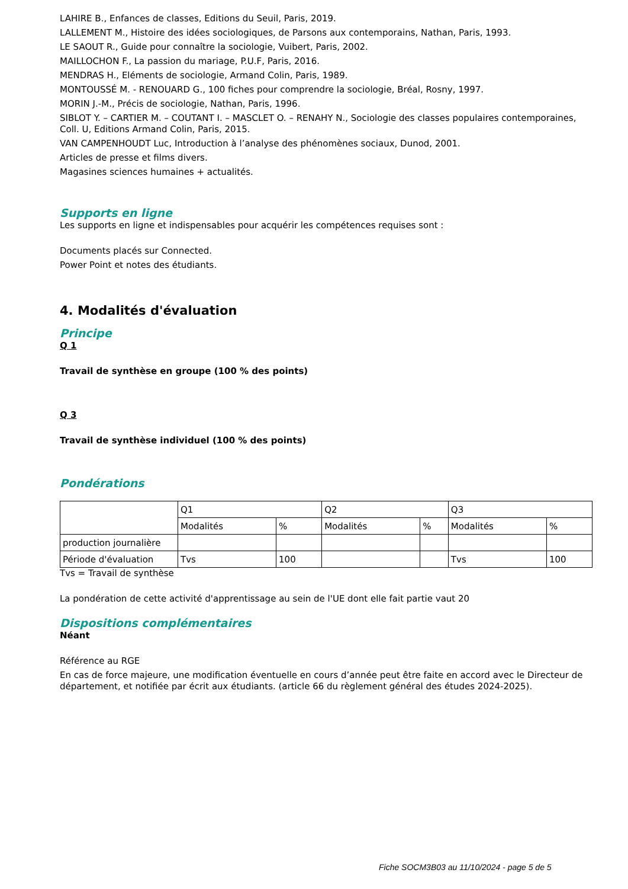LAHIRE B., Enfances de classes, Editions du Seuil, Paris, 2019.
LALLEMENT M., Histoire des idées sociologiques, de Parsons aux contemporains, Nathan, Paris, 1993.
LE SAOUT R., Guide pour connaître la sociologie, Vuibert, Paris, 2002.
MAILLOCHON F., La passion du mariage, P.U.F, Paris, 2016.
MENDRAS H., Eléments de sociologie, Armand Colin, Paris, 1989.
MONTOUSSÉ M. - RENOUARD G., 100 fiches pour comprendre la sociologie, Bréal, Rosny, 1997.
MORIN J.-M., Précis de sociologie, Nathan, Paris, 1996.
SIBLOT Y. – CARTIER M. – COUTANT I. – MASCLET O. – RENAHY N., Sociologie des classes populaires contemporaines, Coll. U, Editions Armand Colin, Paris, 2015.
VAN CAMPENHOUDT Luc, Introduction à l’analyse des phénomènes sociaux, Dunod, 2001.
Articles de presse et films divers.
Magasines sciences humaines + actualités.
Supports en ligne
Les supports en ligne et indispensables pour acquérir les compétences requises sont :
Documents placés sur Connected.
Power Point et notes des étudiants.
4. Modalités d'évaluation
Principe
Q 1
Travail de synthèse en groupe (100 % des points)
Q 3
Travail de synthèse individuel (100 % des points)
Pondérations
| | Q1 | | Q2 | | Q3 | |
| | Modalités | % | Modalités | % | Modalités | % |
| production journalière | | | | | | |
| Période d'évaluation | Tvs | 100 | | | Tvs | 100 |
Tvs = Travail de synthèse
La pondération de cette activité d'apprentissage au sein de l'UE dont elle fait partie vaut 20
Dispositions complémentaires
Néant
Référence au RGE
En cas de force majeure, une modification éventuelle en cours d’année peut être faite en accord avec le Directeur de département, et notifiée par écrit aux étudiants. (article 66 du règlement général des études 2024-2025).
Fiche SOCM3B03 au 11/10/2024 - page 5 de 5